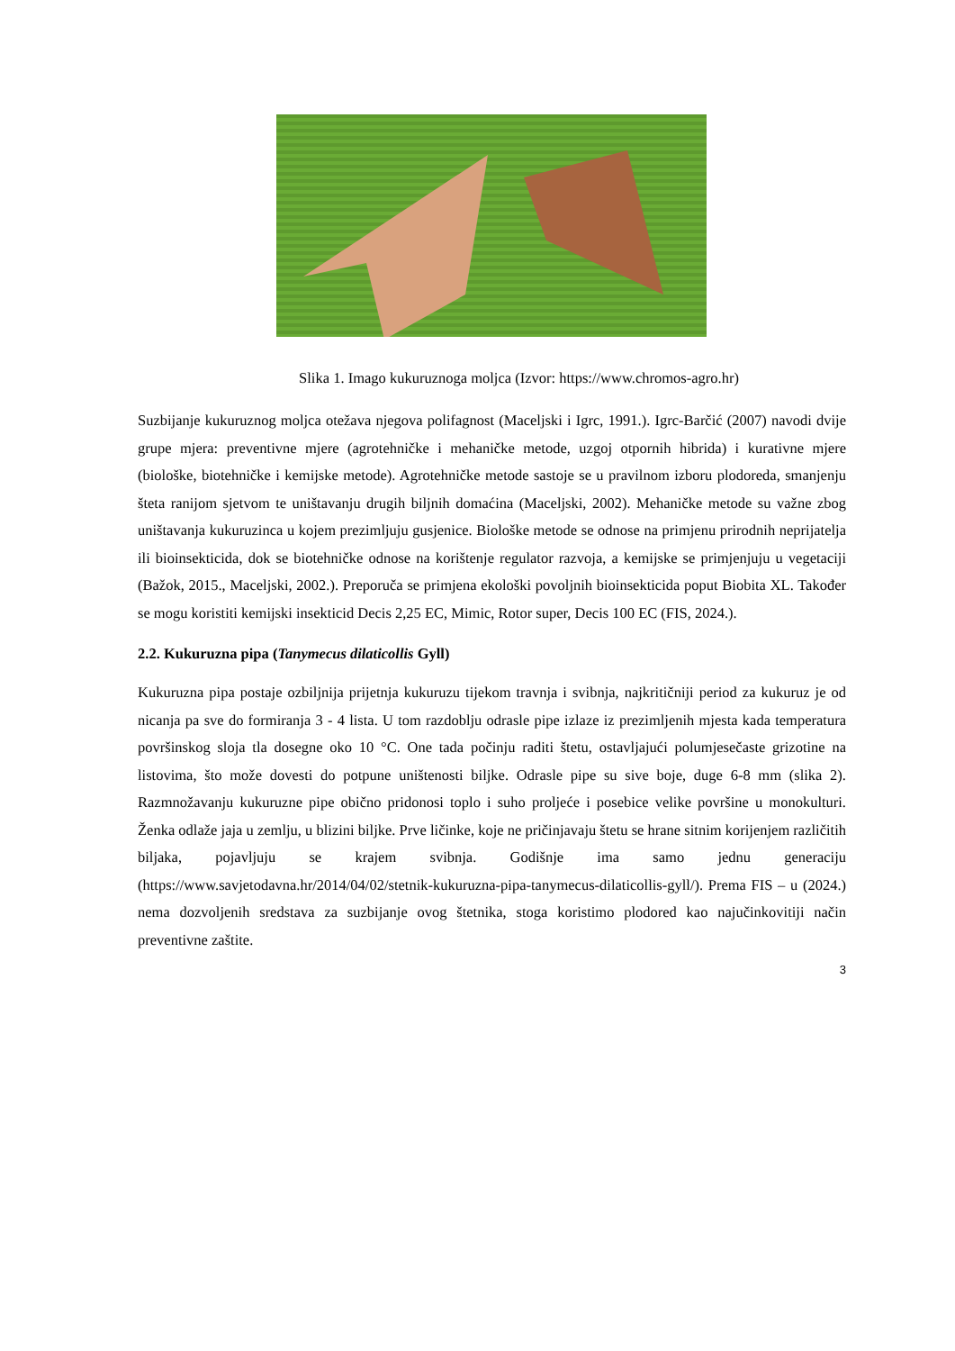Slika 1. Imago kukuruznoga moljca (Izvor: https://www.chromos-agro.hr)
Suzbijanje kukuruznog moljca otežava njegova polifagnost (Maceljski i Igrc, 1991.). Igrc-Barčić (2007) navodi dvije grupe mjera: preventivne mjere (agrotehničke i mehaničke metode, uzgoj otpornih hibrida) i kurativne mjere (biološke, biotehničke i kemijske metode). Agrotehničke metode sastoje se u pravilnom izboru plodoreda, smanjenju šteta ranijom sjetvom te uništavanju drugih biljnih domaćina (Maceljski, 2002). Mehaničke metode su važne zbog uništavanja kukuruzinca u kojem prezimljuju gusjenice. Biološke metode se odnose na primjenu prirodnih neprijatelja ili bioinsekticida, dok se biotehničke odnose na korištenje regulator razvoja, a kemijske se primjenjuju u vegetaciji (Bažok, 2015., Maceljski, 2002.). Preporuča se primjena ekološki povoljnih bioinsekticida poput Biobita XL. Također se mogu koristiti kemijski insekticid Decis 2,25 EC, Mimic, Rotor super, Decis 100 EC (FIS, 2024.).
2.2. Kukuruzna pipa (Tanymecus dilaticollis Gyll)
Kukuruzna pipa postaje ozbiljnija prijetnja kukuruzu tijekom travnja i svibnja, najkritičniji period za kukuruz je od nicanja pa sve do formiranja 3 - 4 lista. U tom razdoblju odrasle pipe izlaze iz prezimljenih mjesta kada temperatura površinskog sloja tla dosegne oko 10 °C. One tada počinju raditi štetu, ostavljajući polumjesečaste grizotine na listovima, što može dovesti do potpune uništenosti biljke. Odrasle pipe su sive boje, duge 6-8 mm (slika 2). Razmnožavanju kukuruzne pipe obično pridonosi toplo i suho proljeće i posebice velike površine u monokulturi. Ženka odlaže jaja u zemlju, u blizini biljke. Prve ličinke, koje ne pričinjavaju štetu se hrane sitnim korijenjem različitih biljaka, pojavljuju se krajem svibnja. Godišnje ima samo jednu generaciju (https://www.savjetodavna.hr/2014/04/02/stetnik-kukuruzna-pipa-tanymecus-dilaticollis-gyll/). Prema FIS – u (2024.) nema dozvoljenih sredstava za suzbijanje ovog štetnika, stoga koristimo plodored kao najučinkovitiji način preventivne zaštite.
3